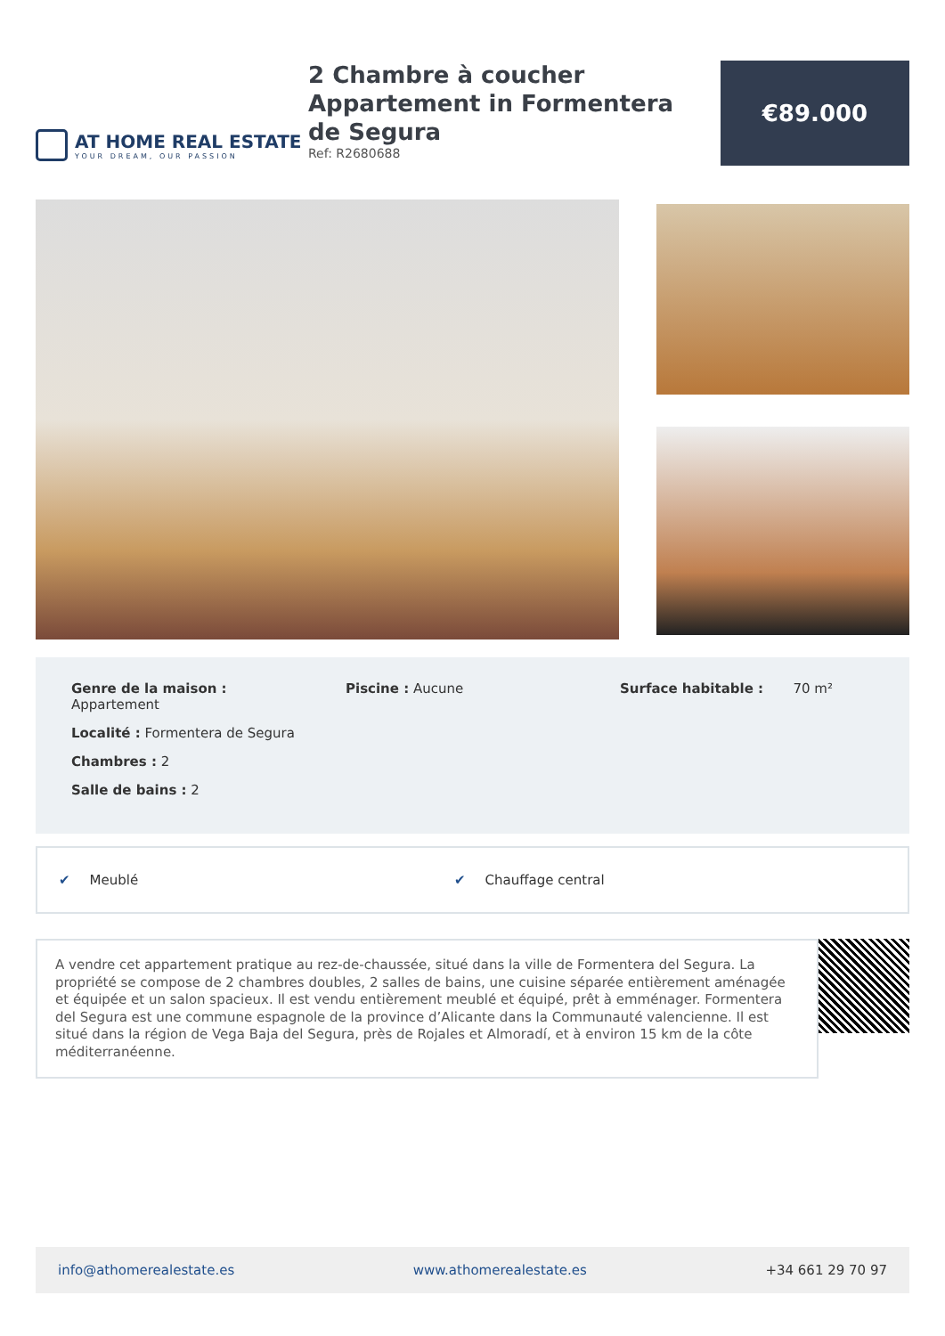AT HOME REAL ESTATE
YOUR DREAM, OUR PASSION
2 Chambre à coucher Appartement in Formentera de Segura
Ref: R2680688
€89.000
Genre de la maison :
Appartement
Localité : Formentera de Segura
Chambres : 2
Salle de bains : 2
Piscine : Aucune
Surface habitable : 70 m²
✔ Meublé ✔ Chauffage central
A vendre cet appartement pratique au rez-de-chaussée, situé dans la ville de Formentera del Segura. La propriété se compose de 2 chambres doubles, 2 salles de bains, une cuisine séparée entièrement aménagée et équipée et un salon spacieux. Il est vendu entièrement meublé et équipé, prêt à emménager. Formentera del Segura est une commune espagnole de la province d’Alicante dans la Communauté valencienne. Il est situé dans la région de Vega Baja del Segura, près de Rojales et Almoradí, et à environ 15 km de la côte méditerranéenne.
info@athomerealestate.es www.athomerealestate.es +34 661 29 70 97